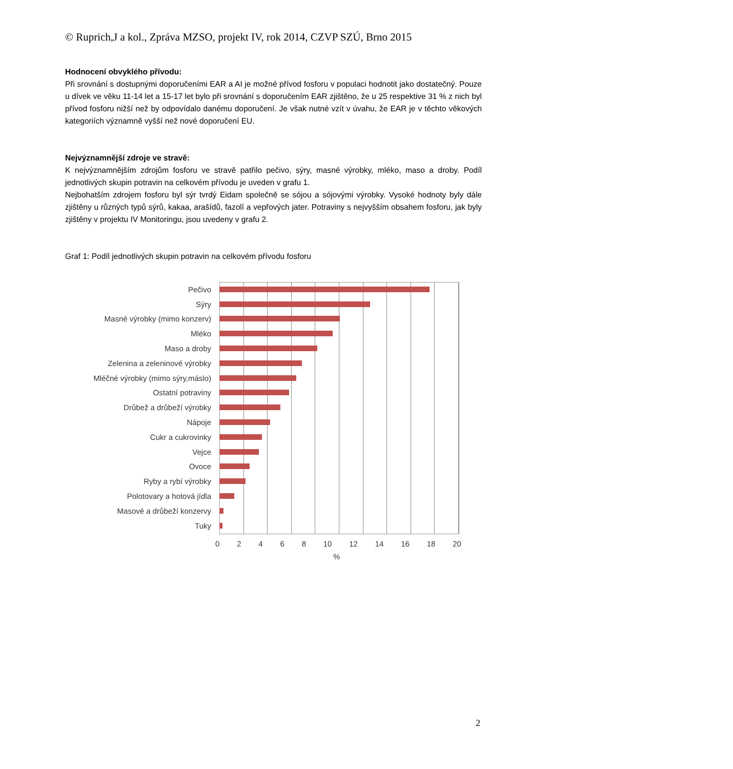© Ruprich,J a kol., Zpráva MZSO, projekt IV, rok 2014, CZVP SZÚ, Brno 2015
Hodnocení obvyklého přívodu:
Při srovnání s dostupnými doporučeními EAR a AI je možné přívod fosforu v populaci hodnotit jako dostatečný. Pouze u dívek ve věku 11-14 let a 15-17 let bylo při srovnání s doporučením EAR zjištěno, že u 25 respektive 31 % z nich byl přívod fosforu nižší než by odpovídalo danému doporučení. Je však nutné vzít v úvahu, že EAR je v těchto věkových kategoriích významně vyšší než nové doporučení EU.
Nejvýznamnější zdroje ve stravě:
K nejvýznamnějším zdrojům fosforu ve stravě patřilo pečivo, sýry, masné výrobky, mléko, maso a droby. Podíl jednotlivých skupin potravin na celkovém přívodu je uveden v grafu 1.
Nejbohatším zdrojem fosforu byl sýr tvrdý Eidam společně se sójou a sójovými výrobky. Vysoké hodnoty byly dále zjištěny u různých typů sýrů, kakaa, arašídů, fazolí a vepřových jater. Potraviny s nejvyšším obsahem fosforu, jak byly zjištěny v projektu IV Monitoringu, jsou uvedeny v grafu 2.
Graf 1: Podíl jednotlivých skupin potravin na celkovém přívodu fosforu
Pečivo
Sýry
Masné výrobky (mimo konzerv)
Mléko
Maso a droby
Zelenina a zeleninové výrobky
Mléčné výrobky (mimo sýry,máslo)
Ostatní potraviny
Drůbež a drůbeží výrobky
Nápoje
Cukr a cukrovinky
Vejce
Ovoce
Ryby a rybí výrobky
Polotovary a hotová jídla
Masové a drůbeží konzervy
Tuky
0 2 4 6 8 10 12 14 16 18 20
%
2